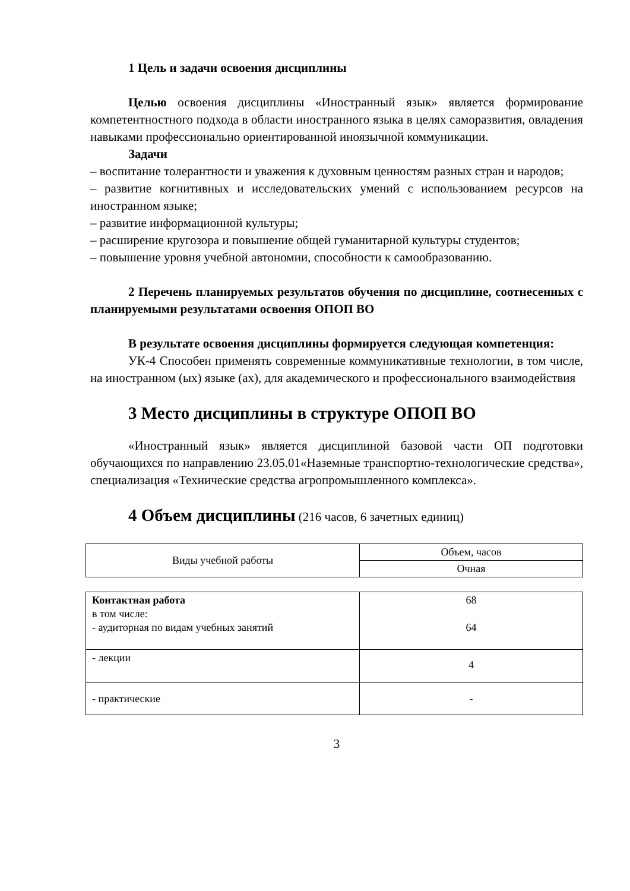1 Цель и задачи освоения дисциплины
Целью освоения дисциплины «Иностранный язык» является формирование компетентностного подхода в области иностранного языка в целях саморазвития, овладения навыками профессионально ориентированной иноязычной коммуникации.
Задачи
– воспитание толерантности и уважения к духовным ценностям разных стран и народов;
– развитие когнитивных и исследовательских умений с использованием ресурсов на иностранном языке;
– развитие информационной культуры;
– расширение кругозора и повышение общей гуманитарной культуры студентов;
– повышение уровня учебной автономии, способности к самообразованию.
2 Перечень планируемых результатов обучения по дисциплине, соотнесенных с планируемыми результатами освоения ОПОП ВО
В результате освоения дисциплины формируется следующая компетенция:
УК-4 Способен применять современные коммуникативные технологии, в том числе, на иностранном (ых) языке (ах), для академического и профессионального взаимодействия
3 Место дисциплины в структуре ОПОП ВО
«Иностранный язык» является дисциплиной базовой части ОП подготовки обучающихся по направлению 23.05.01«Наземные транспортно-технологические средства», специализация «Технические средства агропромышленного комплекса».
4 Объем дисциплины (216 часов, 6 зачетных единиц)
| Виды учебной работы | Объем, часов |
| | Очная |
| Контактная работа в том числе: - аудиторная по видам учебных занятий | 68 64 |
| - лекции | 4 |
| - практические | - |
3